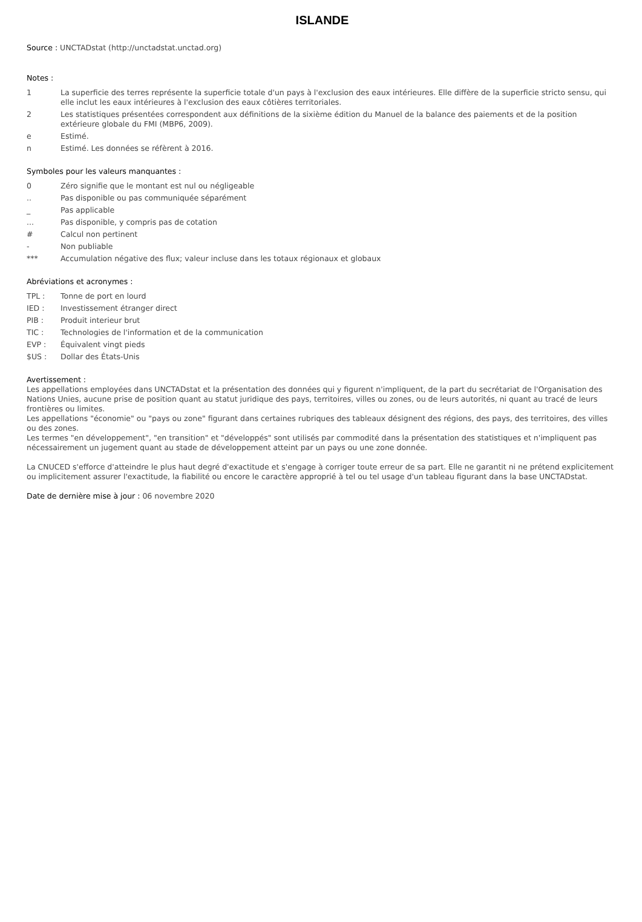ISLANDE
Source : UNCTADstat (http://unctadstat.unctad.org)
Notes :
1 La superficie des terres représente la superficie totale d'un pays à l'exclusion des eaux intérieures. Elle diffère de la superficie stricto sensu, qui elle inclut les eaux intérieures à l'exclusion des eaux côtières territoriales.
2 Les statistiques présentées correspondent aux définitions de la sixième édition du Manuel de la balance des paiements et de la position extérieure globale du FMI (MBP6, 2009).
e Estimé.
n Estimé. Les données se réfèrent à 2016.
Symboles pour les valeurs manquantes :
0 Zéro signifie que le montant est nul ou négligeable
.. Pas disponible ou pas communiquée séparément
_ Pas applicable
... Pas disponible, y compris pas de cotation
# Calcul non pertinent
- Non publiable
*** Accumulation négative des flux; valeur incluse dans les totaux régionaux et globaux
Abréviations et acronymes :
TPL : Tonne de port en lourd
IED : Investissement étranger direct
PIB : Produit interieur brut
TIC : Technologies de l'information et de la communication
EVP : Équivalent vingt pieds
$US : Dollar des États-Unis
Avertissement :
Les appellations employées dans UNCTADstat et la présentation des données qui y figurent n'impliquent, de la part du secrétariat de l'Organisation des Nations Unies, aucune prise de position quant au statut juridique des pays, territoires, villes ou zones, ou de leurs autorités, ni quant au tracé de leurs frontières ou limites.
Les appellations "économie" ou "pays ou zone" figurant dans certaines rubriques des tableaux désignent des régions, des pays, des territoires, des villes ou des zones.
Les termes "en développement", "en transition" et "développés" sont utilisés par commodité dans la présentation des statistiques et n'impliquent pas nécessairement un jugement quant au stade de développement atteint par un pays ou une zone donnée.
La CNUCED s'efforce d'atteindre le plus haut degré d'exactitude et s'engage à corriger toute erreur de sa part. Elle ne garantit ni ne prétend explicitement ou implicitement assurer l'exactitude, la fiabilité ou encore le caractère approprié à tel ou tel usage d'un tableau figurant dans la base UNCTADstat.
Date de dernière mise à jour : 06 novembre 2020